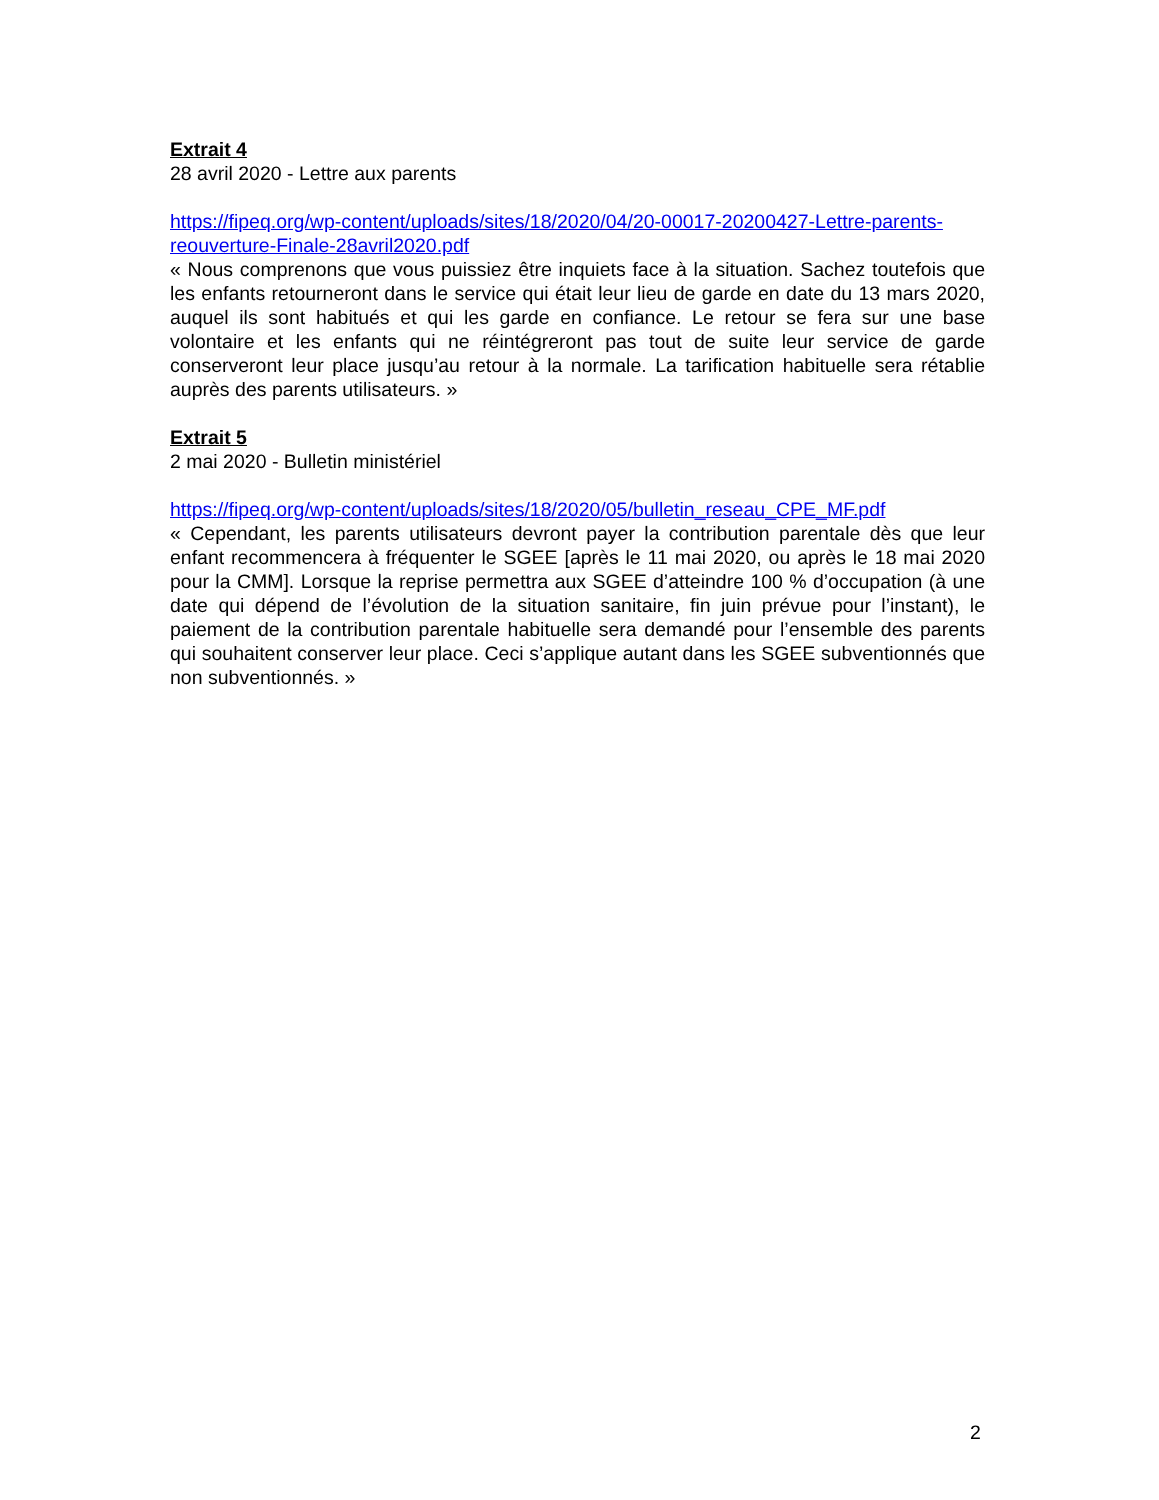Extrait 4
28 avril 2020 - Lettre aux parents
https://fipeq.org/wp-content/uploads/sites/18/2020/04/20-00017-20200427-Lettre-parents-reouverture-Finale-28avril2020.pdf
« Nous comprenons que vous puissiez être inquiets face à la situation. Sachez toutefois que les enfants retourneront dans le service qui était leur lieu de garde en date du 13 mars 2020, auquel ils sont habitués et qui les garde en confiance. Le retour se fera sur une base volontaire et les enfants qui ne réintégreront pas tout de suite leur service de garde conserveront leur place jusqu’au retour à la normale. La tarification habituelle sera rétablie auprès des parents utilisateurs. »
Extrait 5
2 mai 2020 - Bulletin ministériel
https://fipeq.org/wp-content/uploads/sites/18/2020/05/bulletin_reseau_CPE_MF.pdf
« Cependant, les parents utilisateurs devront payer la contribution parentale dès que leur enfant recommencera à fréquenter le SGEE [après le 11 mai 2020, ou après le 18 mai 2020 pour la CMM]. Lorsque la reprise permettra aux SGEE d’atteindre 100 % d’occupation (à une date qui dépend de l’évolution de la situation sanitaire, fin juin prévue pour l’instant), le paiement de la contribution parentale habituelle sera demandé pour l’ensemble des parents qui souhaitent conserver leur place. Ceci s’applique autant dans les SGEE subventionnés que non subventionnés. »
2